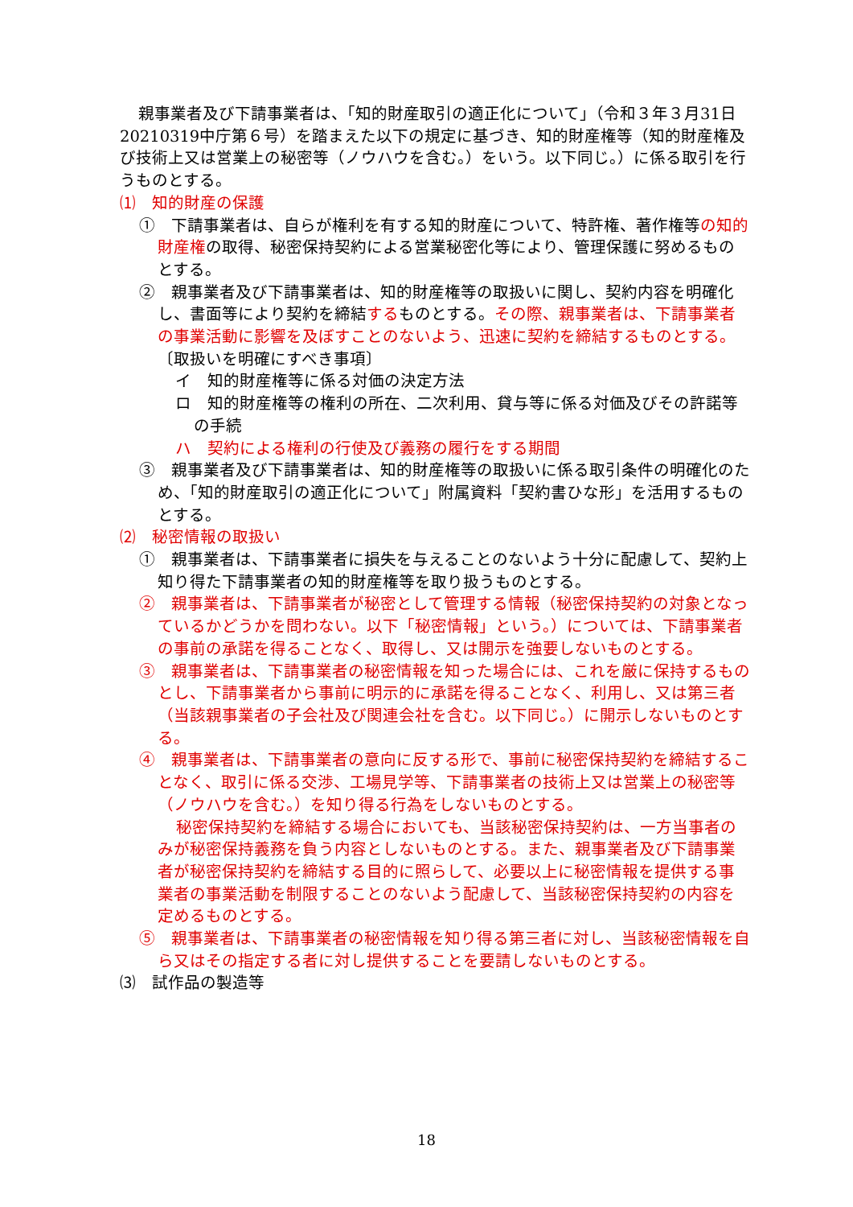親事業者及び下請事業者は、「知的財産取引の適正化について」（令和３年３月31日 20210319中庁第６号）を踏まえた以下の規定に基づき、知的財産権等（知的財産権及び技術上又は営業上の秘密等（ノウハウを含む。）をいう。以下同じ。）に係る取引を行うものとする。
⑴　知的財産の保護
①　下請事業者は、自らが権利を有する知的財産について、特許権、著作権等の知的財産権の取得、秘密保持契約による営業秘密化等により、管理保護に努めるものとする。
②　親事業者及び下請事業者は、知的財産権等の取扱いに関し、契約内容を明確化し、書面等により契約を締結するものとする。その際、親事業者は、下請事業者の事業活動に影響を及ぼすことのないよう、迅速に契約を締結するものとする。
〔取扱いを明確にすべき事項〕
イ　知的財産権等に係る対価の決定方法
ロ　知的財産権等の権利の所在、二次利用、貸与等に係る対価及びその許諾等の手続
ハ　契約による権利の行使及び義務の履行をする期間
③　親事業者及び下請事業者は、知的財産権等の取扱いに係る取引条件の明確化のため、「知的財産取引の適正化について」附属資料「契約書ひな形」を活用するものとする。
⑵　秘密情報の取扱い
①　親事業者は、下請事業者に損失を与えることのないよう十分に配慮して、契約上知り得た下請事業者の知的財産権等を取り扱うものとする。
②　親事業者は、下請事業者が秘密として管理する情報（秘密保持契約の対象となっているかどうかを問わない。以下「秘密情報」という。）については、下請事業者の事前の承諾を得ることなく、取得し、又は開示を強要しないものとする。
③　親事業者は、下請事業者の秘密情報を知った場合には、これを厳に保持するものとし、下請事業者から事前に明示的に承諾を得ることなく、利用し、又は第三者（当該親事業者の子会社及び関連会社を含む。以下同じ。）に開示しないものとする。
④　親事業者は、下請事業者の意向に反する形で、事前に秘密保持契約を締結することなく、取引に係る交渉、工場見学等、下請事業者の技術上又は営業上の秘密等（ノウハウを含む。）を知り得る行為をしないものとする。
秘密保持契約を締結する場合においても、当該秘密保持契約は、一方当事者のみが秘密保持義務を負う内容としないものとする。また、親事業者及び下請事業者が秘密保持契約を締結する目的に照らして、必要以上に秘密情報を提供する事業者の事業活動を制限することのないよう配慮して、当該秘密保持契約の内容を定めるものとする。
⑤　親事業者は、下請事業者の秘密情報を知り得る第三者に対し、当該秘密情報を自ら又はその指定する者に対し提供することを要請しないものとする。
⑶　試作品の製造等
18